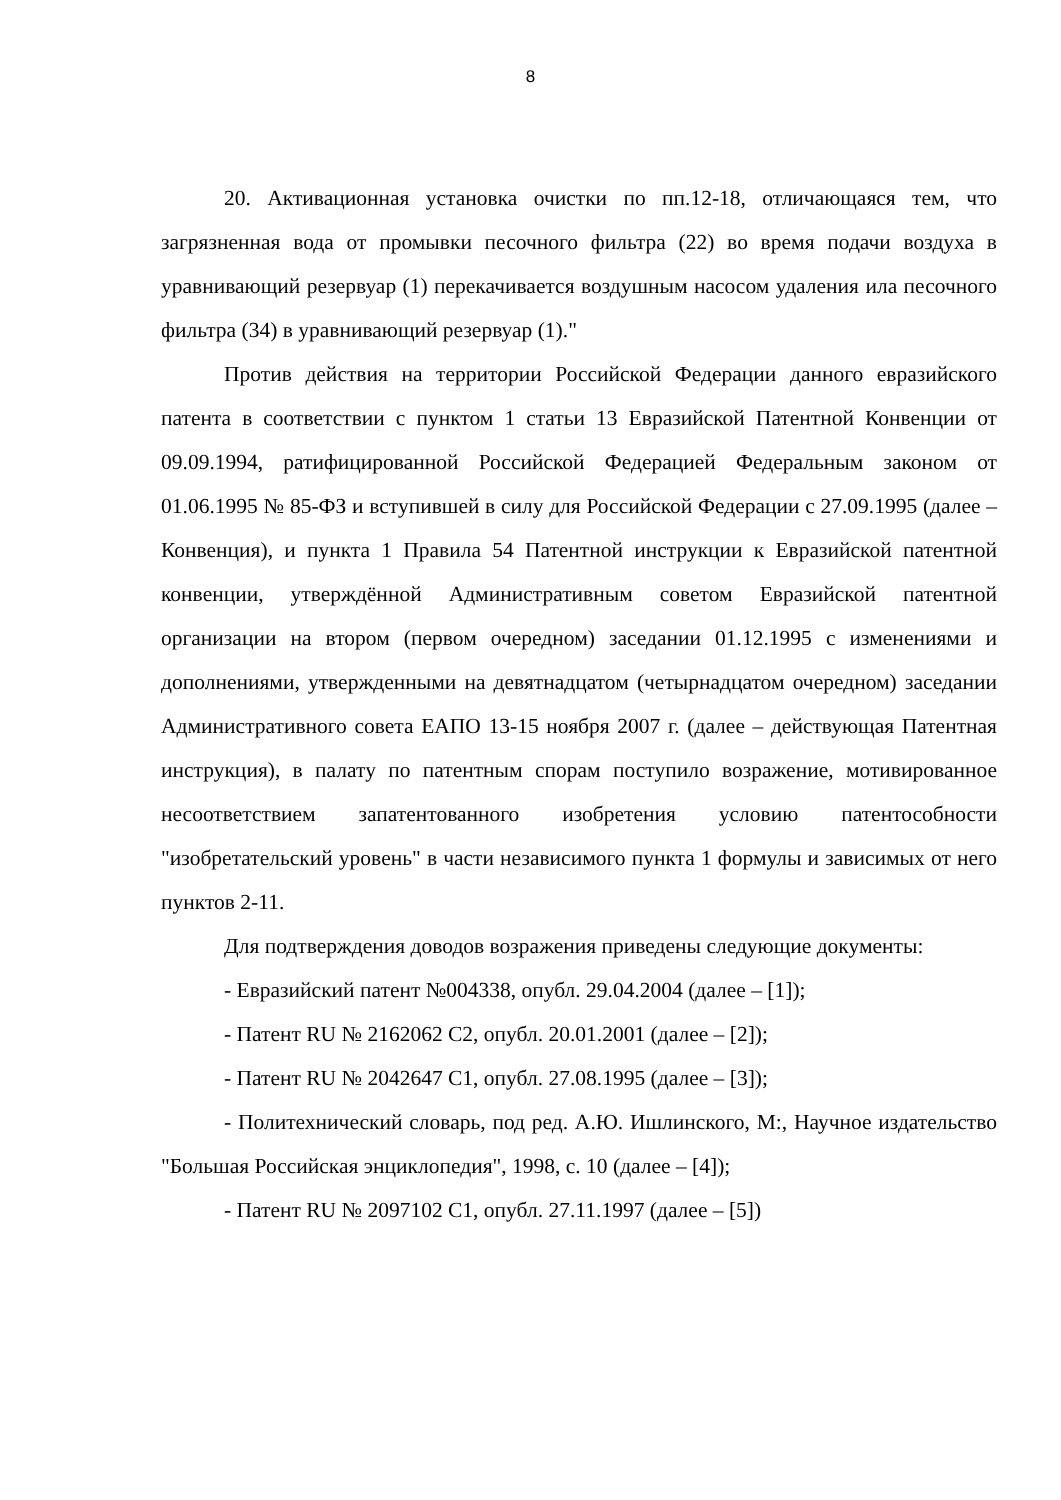8
20. Активационная установка очистки по пп.12-18, отличающаяся тем, что загрязненная вода от промывки песочного фильтра (22) во время подачи воздуха в уравнивающий резервуар (1) перекачивается воздушным насосом удаления ила песочного фильтра (34) в уравнивающий резервуар (1)."
Против действия на территории Российской Федерации данного евразийского патента в соответствии с пунктом 1 статьи 13 Евразийской Патентной Конвенции от 09.09.1994, ратифицированной Российской Федерацией Федеральным законом от 01.06.1995 № 85-ФЗ и вступившей в силу для Российской Федерации с 27.09.1995 (далее – Конвенция), и пункта 1 Правила 54 Патентной инструкции к Евразийской патентной конвенции, утверждённой Административным советом Евразийской патентной организации на втором (первом очередном) заседании 01.12.1995 с изменениями и дополнениями, утвержденными на девятнадцатом (четырнадцатом очередном) заседании Административного совета ЕАПО 13-15 ноября 2007 г. (далее – действующая Патентная инструкция), в палату по патентным спорам поступило возражение, мотивированное несоответствием запатентованного изобретения условию патентособности "изобретательский уровень" в части независимого пункта 1 формулы и зависимых от него пунктов 2-11.
Для подтверждения доводов возражения приведены следующие документы:
- Евразийский патент №004338, опубл. 29.04.2004 (далее – [1]);
- Патент RU № 2162062 C2, опубл. 20.01.2001 (далее – [2]);
- Патент RU № 2042647 C1, опубл. 27.08.1995 (далее – [3]);
- Политехнический словарь, под ред. А.Ю. Ишлинского, М:, Научное издательство "Большая Российская энциклопедия", 1998, с. 10 (далее – [4]);
- Патент RU № 2097102 C1, опубл. 27.11.1997 (далее – [5])